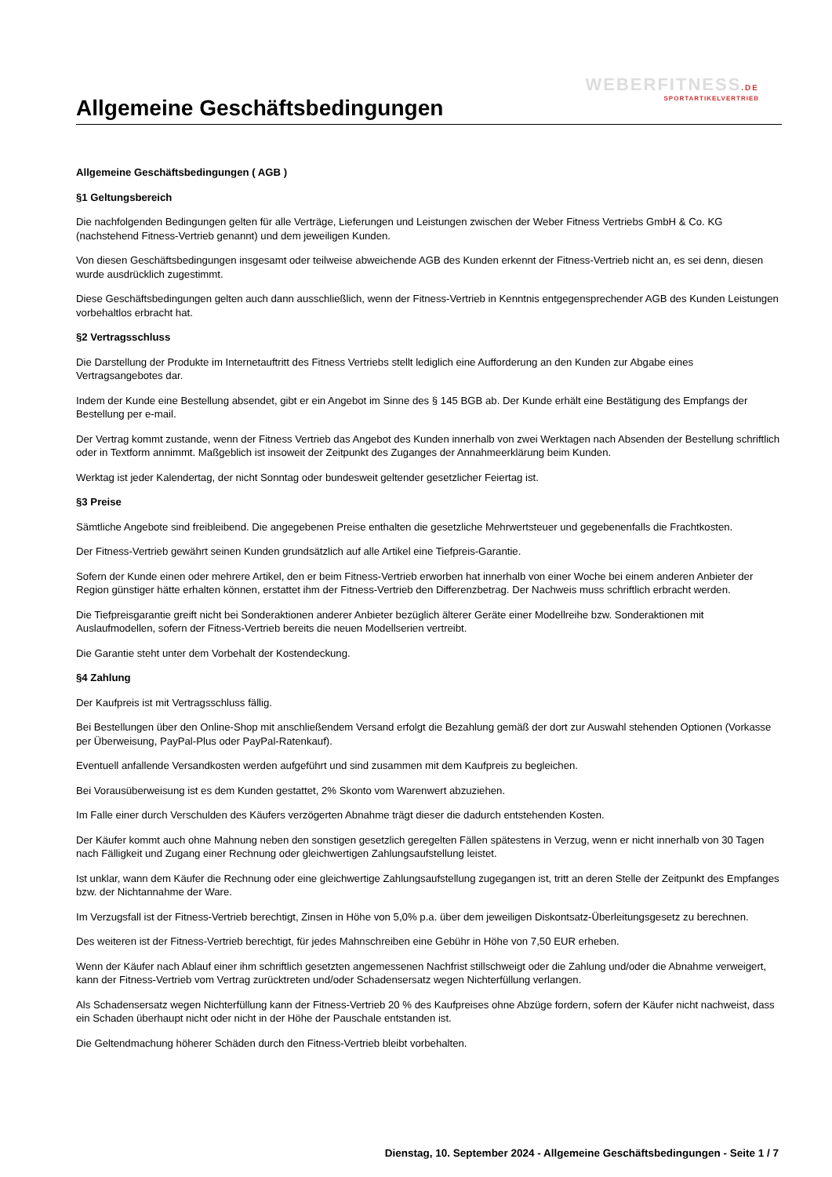WEBERFITNESS.DE
SPORTARTIKELVERTRIEB
Allgemeine Geschäftsbedingungen
Allgemeine Geschäftsbedingungen ( AGB )
§1 Geltungsbereich
Die nachfolgenden Bedingungen gelten für alle Verträge, Lieferungen und Leistungen zwischen der Weber Fitness Vertriebs GmbH & Co. KG (nachstehend Fitness-Vertrieb genannt) und dem jeweiligen Kunden.
Von diesen Geschäftsbedingungen insgesamt oder teilweise abweichende AGB des Kunden erkennt der Fitness-Vertrieb nicht an, es sei denn, diesen wurde ausdrücklich zugestimmt.
Diese Geschäftsbedingungen gelten auch dann ausschließlich, wenn der Fitness-Vertrieb in Kenntnis entgegensprechender AGB des Kunden Leistungen vorbehaltlos erbracht hat.
§2 Vertragsschluss
Die Darstellung der Produkte im Internetauftritt des Fitness Vertriebs stellt lediglich eine Aufforderung an den Kunden zur Abgabe eines Vertragsangebotes dar.
Indem der Kunde eine Bestellung absendet, gibt er ein Angebot im Sinne des § 145 BGB ab. Der Kunde erhält eine Bestätigung des Empfangs der Bestellung per e-mail.
Der Vertrag kommt zustande, wenn der Fitness Vertrieb das Angebot des Kunden innerhalb von zwei Werktagen nach Absenden der Bestellung schriftlich oder in Textform annimmt. Maßgeblich ist insoweit der Zeitpunkt des Zuganges der Annahmeerklärung beim Kunden.
Werktag ist jeder Kalendertag, der nicht Sonntag oder bundesweit geltender gesetzlicher Feiertag ist.
§3 Preise
Sämtliche Angebote sind freibleibend. Die angegebenen Preise enthalten die gesetzliche Mehrwertsteuer und gegebenenfalls die Frachtkosten.
Der Fitness-Vertrieb gewährt seinen Kunden grundsätzlich auf alle Artikel eine Tiefpreis-Garantie.
Sofern der Kunde einen oder mehrere Artikel, den er beim Fitness-Vertrieb erworben hat innerhalb von einer Woche bei einem anderen Anbieter der Region günstiger hätte erhalten können, erstattet ihm der Fitness-Vertrieb den Differenzbetrag. Der Nachweis muss schriftlich erbracht werden.
Die Tiefpreisgarantie greift nicht bei Sonderaktionen anderer Anbieter bezüglich älterer Geräte einer Modellreihe bzw. Sonderaktionen mit Auslaufmodellen, sofern der Fitness-Vertrieb bereits die neuen Modellserien vertreibt.
Die Garantie steht unter dem Vorbehalt der Kostendeckung.
§4 Zahlung
Der Kaufpreis ist mit Vertragsschluss fällig.
Bei Bestellungen über den Online-Shop mit anschließendem Versand erfolgt die Bezahlung gemäß der dort zur Auswahl stehenden Optionen (Vorkasse per Überweisung, PayPal-Plus oder PayPal-Ratenkauf).
Eventuell anfallende Versandkosten werden aufgeführt und sind zusammen mit dem Kaufpreis zu begleichen.
Bei Vorausüberweisung ist es dem Kunden gestattet, 2% Skonto vom Warenwert abzuziehen.
Im Falle einer durch Verschulden des Käufers verzögerten Abnahme trägt dieser die dadurch entstehenden Kosten.
Der Käufer kommt auch ohne Mahnung neben den sonstigen gesetzlich geregelten Fällen spätestens in Verzug, wenn er nicht innerhalb von 30 Tagen nach Fälligkeit und Zugang einer Rechnung oder gleichwertigen Zahlungsaufstellung leistet.
Ist unklar, wann dem Käufer die Rechnung oder eine gleichwertige Zahlungsaufstellung zugegangen ist, tritt an deren Stelle der Zeitpunkt des Empfanges bzw. der Nichtannahme der Ware.
Im Verzugsfall ist der Fitness-Vertrieb berechtigt, Zinsen in Höhe von 5,0% p.a. über dem jeweiligen Diskontsatz-Überleitungsgesetz zu berechnen.
Des weiteren ist der Fitness-Vertrieb berechtigt, für jedes Mahnschreiben eine Gebühr in Höhe von 7,50 EUR erheben.
Wenn der Käufer nach Ablauf einer ihm schriftlich gesetzten angemessenen Nachfrist stillschweigt oder die Zahlung und/oder die Abnahme verweigert, kann der Fitness-Vertrieb vom Vertrag zurücktreten und/oder Schadensersatz wegen Nichterfüllung verlangen.
Als Schadensersatz wegen Nichterfüllung kann der Fitness-Vertrieb 20 % des Kaufpreises ohne Abzüge fordern, sofern der Käufer nicht nachweist, dass ein Schaden überhaupt nicht oder nicht in der Höhe der Pauschale entstanden ist.
Die Geltendmachung höherer Schäden durch den Fitness-Vertrieb bleibt vorbehalten.
Dienstag, 10. September 2024 - Allgemeine Geschäftsbedingungen - Seite 1 / 7